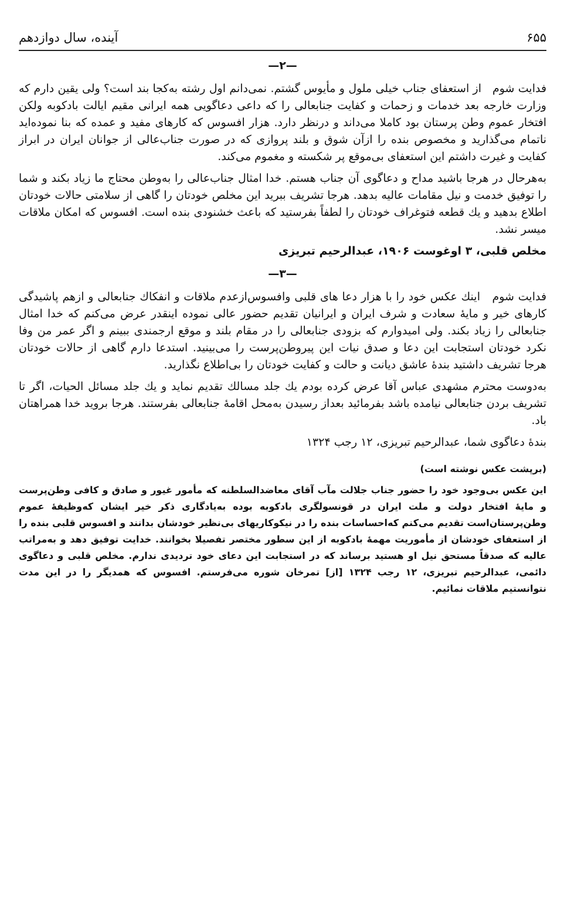۶۵۵ آینده، سال دوازدهم
—۲—
فدایت شوم از استعفای جناب خیلی ملول و مأیوس گشتم. نمی‌دانم اول رشته به‌کجا بند است؟ ولی یقین دارم که وزارت خارجه بعد خدمات و زحمات و کفایت جنابعالی را که داعی دعاگویی همه ایرانی مقیم ایالت بادکوبه ولکن افتخار عموم وطن پرستان بود کاملا می‌داند و درنظر دارد. هزار افسوس که کارهای مفید و عمده که بنا نموده‌اید ناتمام می‌گذارید و مخصوص بنده را ازآن شوق و بلند پروازی که در صورت جناب‌عالی از جوانان ایران در ابراز کفایت و غیرت داشتم این استعفای بی‌موقع پر شکسته و مغموم می‌کند.
به‌هرحال در هرجا باشید مداح و دعاگوی آن جناب هستم. خدا امثال جناب‌عالی را به‌وطن محتاج ما زیاد بکند و شما را توفیق خدمت و نیل مقامات عالیه بدهد. هرجا تشریف ببرید این مخلص خودتان را گاهی از سلامتی حالات خودتان اطلاع بدهید و یك قطعه فتوغراف خودتان را لطفاً بفرستید که باعث خشنودی بنده است. افسوس که امکان ملاقات میسر نشد.
مخلص قلبی، ۳ اوغوست ۱۹۰۶، عبدالرحیم تبریزی
—۳—
فدایت شوم اینك عکس خود را با هزار دعا های قلبی وافسوس‌ازعدم ملاقات و انفکاك جنابعالی و ازهم پاشیدگی کارهای خیر و مایهٔ سعادت و شرف ایران و ایرانیان تقدیم حضور عالی نموده اینقدر عرض می‌کنم که خدا امثال جنابعالی را زیاد بکند. ولی امیدوارم که بزودی جنابعالی را در مقام بلند و موقع ارجمندی ببینم و اگر عمر من وفا نکرد خودتان استجابت این دعا و صدق نیات این پیروطن‌پرست را می‌بینید. استدعا دارم گاهی از حالات خودتان هرجا تشریف داشتید بندهٔ عاشق دیانت و حالت و کفایت خودتان را بی‌اطلاع نگذارید.
به‌دوست محترم مشهدی عباس آقا عرض کرده بودم یك جلد مسالك تقدیم نماید و یك جلد مسائل الحیات، اگر تا تشریف بردن جنابعالی نیامده باشد بفرمائید بعداز رسیدن به‌محل اقامهٔ جنابعالی بفرستند. هرجا بروید خدا همراهتان باد.
بندهٔ دعاگوی شما، عبدالرحیم تبریزی، ۱۲ رجب ۱۳۲۴
(برپشت عکس نوشته است)
این عکس بی‌وجود خود را حضور جناب جلالت مآب آقای معاضدالسلطنه که مأمور غیور و صادق و کافی وطن‌پرست و مایهٔ افتخار دولت و ملت ایران در قونسولگری بادکوبه بوده به‌یادگاری ذکر خیر ایشان که‌وظیفهٔ عموم وطن‌پرستان‌است تقدیم می‌کنم که‌احساسات بنده را در نیکوکاریهای بی‌نظیر خودشان بدانند و افسوس قلبی بنده را از استعفای خودشان از مأموریت مهمهٔ بادکوبه از این سطور مختصر تفصیلا بخوانند. خدایت توفیق دهد و به‌مراتب عالیه که صدقاً مستحق نیل او هستید برساند که در استجابت این دعای خود تردیدی ندارم. مخلص قلبی و دعاگوی دائمی، عبدالرحیم تبریزی، ۱۲ رجب ۱۳۲۴ [از] تمرخان شوره می‌فرستم. افسوس که همدیگر را در این مدت نتوانستیم ملاقات نمائیم.